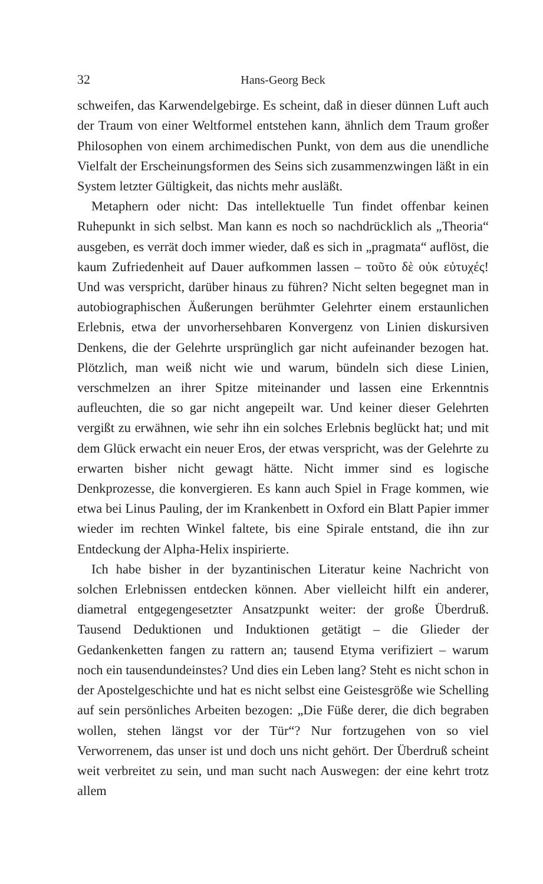32 Hans-Georg Beck
schweifen, das Karwendelgebirge. Es scheint, daß in dieser dünnen Luft auch der Traum von einer Weltformel entstehen kann, ähnlich dem Traum großer Philosophen von einem archimedischen Punkt, von dem aus die unendliche Vielfalt der Erscheinungsformen des Seins sich zusammenzwingen läßt in ein System letzter Gültigkeit, das nichts mehr ausläßt.
Metaphern oder nicht: Das intellektuelle Tun findet offenbar keinen Ruhepunkt in sich selbst. Man kann es noch so nachdrücklich als „Theoria“ ausgeben, es verrät doch immer wieder, daß es sich in „pragmata“ auflöst, die kaum Zufriedenheit auf Dauer aufkommen lassen – τοῦτο δὲ οὐκ εὐτυχές! Und was verspricht, darüber hinaus zu führen? Nicht selten begegnet man in autobiographischen Äußerungen berühmter Gelehrter einem erstaunlichen Erlebnis, etwa der unvorhersehbaren Konvergenz von Linien diskursiven Denkens, die der Gelehrte ursprünglich gar nicht aufeinander bezogen hat. Plötzlich, man weiß nicht wie und warum, bündeln sich diese Linien, verschmelzen an ihrer Spitze miteinander und lassen eine Erkenntnis aufleuchten, die so gar nicht angepeilt war. Und keiner dieser Gelehrten vergißt zu erwähnen, wie sehr ihn ein solches Erlebnis beglückt hat; und mit dem Glück erwacht ein neuer Eros, der etwas verspricht, was der Gelehrte zu erwarten bisher nicht gewagt hätte. Nicht immer sind es logische Denkprozesse, die konvergieren. Es kann auch Spiel in Frage kommen, wie etwa bei Linus Pauling, der im Krankenbett in Oxford ein Blatt Papier immer wieder im rechten Winkel faltete, bis eine Spirale entstand, die ihn zur Entdeckung der Alpha-Helix inspirierte.
Ich habe bisher in der byzantinischen Literatur keine Nachricht von solchen Erlebnissen entdecken können. Aber vielleicht hilft ein anderer, diametral entgegengesetzter Ansatzpunkt weiter: der große Überdruß. Tausend Deduktionen und Induktionen getätigt – die Glieder der Gedankenketten fangen zu rattern an; tausend Etyma verifiziert – warum noch ein tausendundeinstes? Und dies ein Leben lang? Steht es nicht schon in der Apostelgeschichte und hat es nicht selbst eine Geistesgröße wie Schelling auf sein persönliches Arbeiten bezogen: „Die Füße derer, die dich begraben wollen, stehen längst vor der Tür“? Nur fortzugehen von so viel Verworrenem, das unser ist und doch uns nicht gehört. Der Überdruß scheint weit verbreitet zu sein, und man sucht nach Auswegen: der eine kehrt trotz allem